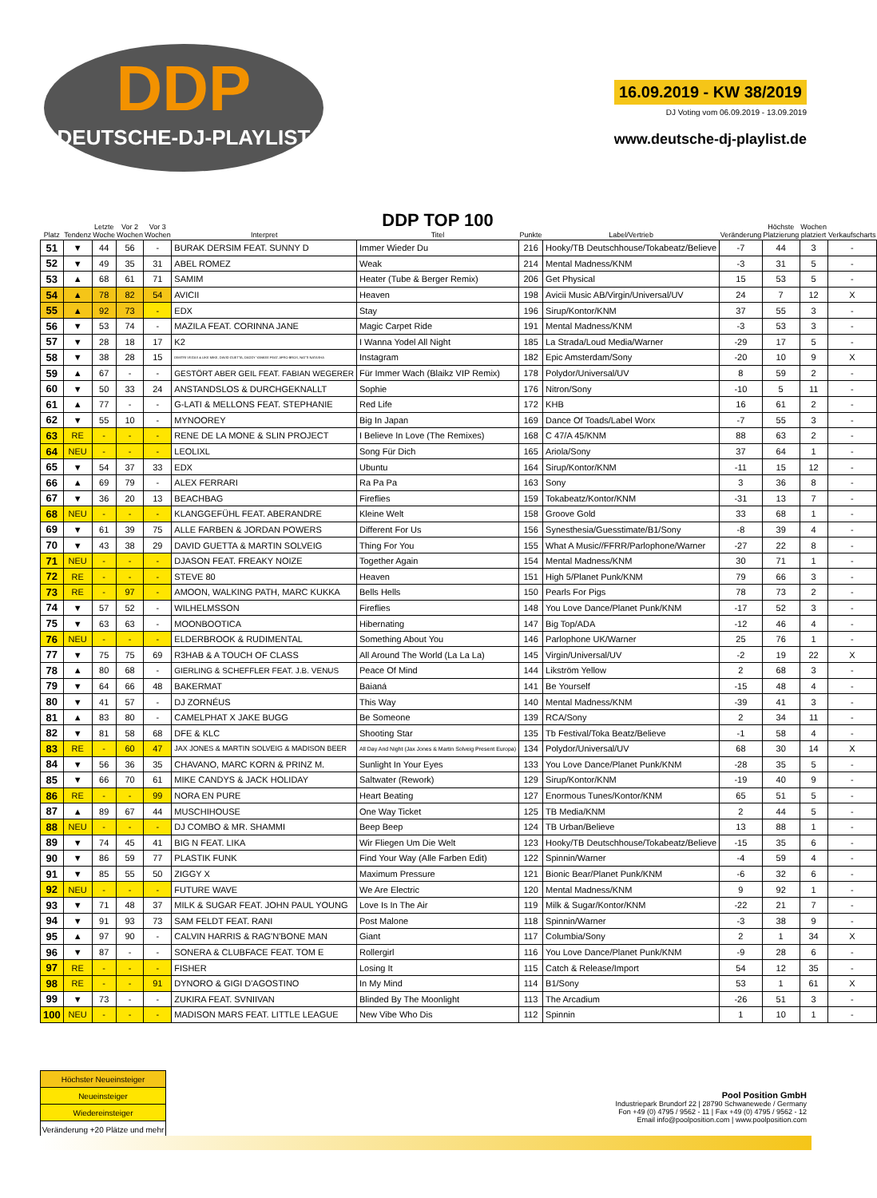DDP
DEUTSCHE-DJ-PLAYLIST
16.09.2019 - KW 38/2019
DJ Voting vom 06.09.2019 - 13.09.2019
www.deutsche-dj-playlist.de
| Platz | Tendenz | Letzte Woche | Vor 2 Wochen | Vor 3 Wochen | Interpret | DDP TOP 100 Titel | Punkte | Label/Vertrieb | Veränderung | Höchste Platzierung | Wochen platziert | Verkaufscharts |
| --- | --- | --- | --- | --- | --- | --- | --- | --- | --- | --- | --- | --- |
| 51 | ▼ | 44 | 56 | - | BURAK DERSIM FEAT. SUNNY D | Immer Wieder Du | 216 | Hooky/TB Deutschhouse/Tokabeatz/Believe | -7 | 44 | 3 | - |
| 52 | ▼ | 49 | 35 | 31 | ABEL ROMEZ | Weak | 214 | Mental Madness/KNM | -3 | 31 | 5 | - |
| 53 | ▲ | 68 | 61 | 71 | SAMIM | Heater (Tube & Berger Remix) | 206 | Get Physical | 15 | 53 | 5 | - |
| 54 | ▲ | 78 | 82 | 54 | AVICII | Heaven | 198 | Avicii Music AB/Virgin/Universal/UV | 24 | 7 | 12 | X |
| 55 | ▲ | 92 | 73 | - | EDX | Stay | 196 | Sirup/Kontor/KNM | 37 | 55 | 3 | - |
| 56 | ▼ | 53 | 74 | - | MAZILA FEAT. CORINNA JANE | Magic Carpet Ride | 191 | Mental Madness/KNM | -3 | 53 | 3 | - |
| 57 | ▼ | 28 | 18 | 17 | K2 | I Wanna Yodel All Night | 185 | La Strada/Loud Media/Warner | -29 | 17 | 5 | - |
| 58 | ▼ | 38 | 28 | 15 | DIMITRI VEGAS & LIKE MIKE, DAVID GUETTA, DADDY YANKEE FEAT. AFRO BROS, NATTI NATASHA | Instagram | 182 | Epic Amsterdam/Sony | -20 | 10 | 9 | X |
| 59 | ▲ | 67 | - | - | GESTÖRT ABER GEIL FEAT. FABIAN WEGERER | Für Immer Wach (Blaikz VIP Remix) | 178 | Polydor/Universal/UV | 8 | 59 | 2 | - |
| 60 | ▼ | 50 | 33 | 24 | ANSTANDSLOS & DURCHGEKNALLT | Sophie | 176 | Nitron/Sony | -10 | 5 | 11 | - |
| 61 | ▲ | 77 | - | - | G-LATI & MELLONS FEAT. STEPHANIE | Red Life | 172 | KHB | 16 | 61 | 2 | - |
| 62 | ▼ | 55 | 10 | - | MYNOOREY | Big In Japan | 169 | Dance Of Toads/Label Worx | -7 | 55 | 3 | - |
| 63 | RE | - | - | - | RENE DE LA MONE & SLIN PROJECT | I Believe In Love (The Remixes) | 168 | C 47/A 45/KNM | 88 | 63 | 2 | - |
| 64 | NEU | - | - | - | LEOLIXL | Song Für Dich | 165 | Ariola/Sony | 37 | 64 | 1 | - |
| 65 | ▼ | 54 | 37 | 33 | EDX | Ubuntu | 164 | Sirup/Kontor/KNM | -11 | 15 | 12 | - |
| 66 | ▲ | 69 | 79 | - | ALEX FERRARI | Ra Pa Pa | 163 | Sony | 3 | 36 | 8 | - |
| 67 | ▼ | 36 | 20 | 13 | BEACHBAG | Fireflies | 159 | Tokabeatz/Kontor/KNM | -31 | 13 | 7 | - |
| 68 | NEU | - | - | - | KLANGGEFÜHL FEAT. ABERANDRE | Kleine Welt | 158 | Groove Gold | 33 | 68 | 1 | - |
| 69 | ▼ | 61 | 39 | 75 | ALLE FARBEN & JORDAN POWERS | Different For Us | 156 | Synesthesia/Guesstimate/B1/Sony | -8 | 39 | 4 | - |
| 70 | ▼ | 43 | 38 | 29 | DAVID GUETTA & MARTIN SOLVEIG | Thing For You | 155 | What A Music//FFRR/Parlophone/Warner | -27 | 22 | 8 | - |
| 71 | NEU | - | - | - | DJASON FEAT. FREAKY NOIZE | Together Again | 154 | Mental Madness/KNM | 30 | 71 | 1 | - |
| 72 | RE | - | - | - | STEVE 80 | Heaven | 151 | High 5/Planet Punk/KNM | 79 | 66 | 3 | - |
| 73 | RE | - | 97 | - | AMOON, WALKING PATH, MARC KUKKA | Bells Hells | 150 | Pearls For Pigs | 78 | 73 | 2 | - |
| 74 | ▼ | 57 | 52 | - | WILHELMSSON | Fireflies | 148 | You Love Dance/Planet Punk/KNM | -17 | 52 | 3 | - |
| 75 | ▼ | 63 | 63 | - | MOONBOOTICA | Hibernating | 147 | Big Top/ADA | -12 | 46 | 4 | - |
| 76 | NEU | - | - | - | ELDERBROOK & RUDIMENTAL | Something About You | 146 | Parlophone UK/Warner | 25 | 76 | 1 | - |
| 77 | ▼ | 75 | 75 | 69 | R3HAB & A TOUCH OF CLASS | All Around The World (La La La) | 145 | Virgin/Universal/UV | -2 | 19 | 22 | X |
| 78 | ▲ | 80 | 68 | - | GIERLING & SCHEFFLER FEAT. J.B. VENUS | Peace Of Mind | 144 | Likström Yellow | 2 | 68 | 3 | - |
| 79 | ▼ | 64 | 66 | 48 | BAKERMAT | Baianá | 141 | Be Yourself | -15 | 48 | 4 | - |
| 80 | ▼ | 41 | 57 | - | DJ ZORNÉUS | This Way | 140 | Mental Madness/KNM | -39 | 41 | 3 | - |
| 81 | ▲ | 83 | 80 | - | CAMELPHAT X JAKE BUGG | Be Someone | 139 | RCA/Sony | 2 | 34 | 11 | - |
| 82 | ▼ | 81 | 58 | 68 | DFE & KLC | Shooting Star | 135 | Tb Festival/Toka Beatz/Believe | -1 | 58 | 4 | - |
| 83 | RE | - | 60 | 47 | JAX JONES & MARTIN SOLVEIG & MADISON BEER | All Day And Night (Jax Jones & Martin Solveig Present Europa) | 134 | Polydor/Universal/UV | 68 | 30 | 14 | X |
| 84 | ▼ | 56 | 36 | 35 | CHAVANO, MARC KORN & PRINZ M. | Sunlight In Your Eyes | 133 | You Love Dance/Planet Punk/KNM | -28 | 35 | 5 | - |
| 85 | ▼ | 66 | 70 | 61 | MIKE CANDYS & JACK HOLIDAY | Saltwater (Rework) | 129 | Sirup/Kontor/KNM | -19 | 40 | 9 | - |
| 86 | RE | - | - | 99 | NORA EN PURE | Heart Beating | 127 | Enormous Tunes/Kontor/KNM | 65 | 51 | 5 | - |
| 87 | ▲ | 89 | 67 | 44 | MUSCHIHOUSE | One Way Ticket | 125 | TB Media/KNM | 2 | 44 | 5 | - |
| 88 | NEU | - | - | - | DJ COMBO & MR. SHAMMI | Beep Beep | 124 | TB Urban/Believe | 13 | 88 | 1 | - |
| 89 | ▼ | 74 | 45 | 41 | BIG N FEAT. LIKA | Wir Fliegen Um Die Welt | 123 | Hooky/TB Deutschhouse/Tokabeatz/Believe | -15 | 35 | 6 | - |
| 90 | ▼ | 86 | 59 | 77 | PLASTIK FUNK | Find Your Way (Alle Farben Edit) | 122 | Spinnin/Warner | -4 | 59 | 4 | - |
| 91 | ▼ | 85 | 55 | 50 | ZIGGY X | Maximum Pressure | 121 | Bionic Bear/Planet Punk/KNM | -6 | 32 | 6 | - |
| 92 | NEU | - | - | - | FUTURE WAVE | We Are Electric | 120 | Mental Madness/KNM | 9 | 92 | 1 | - |
| 93 | ▼ | 71 | 48 | 37 | MILK & SUGAR FEAT. JOHN PAUL YOUNG | Love Is In The Air | 119 | Milk & Sugar/Kontor/KNM | -22 | 21 | 7 | - |
| 94 | ▼ | 91 | 93 | 73 | SAM FELDT FEAT. RANI | Post Malone | 118 | Spinnin/Warner | -3 | 38 | 9 | - |
| 95 | ▲ | 97 | 90 | - | CALVIN HARRIS & RAG'N'BONE MAN | Giant | 117 | Columbia/Sony | 2 | 1 | 34 | X |
| 96 | ▼ | 87 | - | - | SONERA & CLUBFACE FEAT. TOM E | Rollergirl | 116 | You Love Dance/Planet Punk/KNM | -9 | 28 | 6 | - |
| 97 | RE | - | - | - | FISHER | Losing It | 115 | Catch & Release/Import | 54 | 12 | 35 | - |
| 98 | RE | - | - | 91 | DYNORO & GIGI D'AGOSTINO | In My Mind | 114 | B1/Sony | 53 | 1 | 61 | X |
| 99 | ▼ | 73 | - | - | ZUKIRA FEAT. SVNIIVAN | Blinded By The Moonlight | 113 | The Arcadium | -26 | 51 | 3 | - |
| 100 | NEU | - | - | - | MADISON MARS FEAT. LITTLE LEAGUE | New Vibe Who Dis | 112 | Spinnin | 1 | 10 | 1 | - |
| Höchster Neueinsteiger |
| Neueinsteiger |
| Wiedereinsteiger |
| Veränderung +20 Plätze und mehr |
Pool Position GmbH
Industriepark Brundorf 22 | 28790 Schwanewede / Germany
Fon +49 (0) 4795 / 9562 - 11 | Fax +49 (0) 4795 / 9562 - 12
Email info@poolposition.com | www.poolposition.com